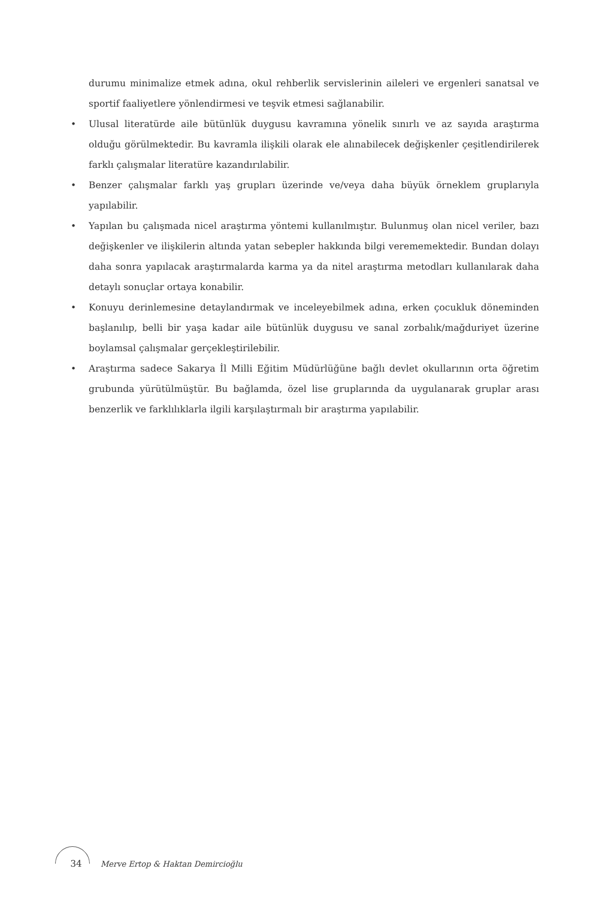durumu minimalize etmek adına, okul rehberlik servislerinin aileleri ve ergenleri sanatsal ve sportif faaliyetlere yönlendirmesi ve teşvik etmesi sağlanabilir.
• Ulusal literatürde aile bütünlük duygusu kavramına yönelik sınırlı ve az sayıda araştırma olduğu görülmektedir. Bu kavramla ilişkili olarak ele alınabilecek değişkenler çeşitlendirilerek farklı çalışmalar literatüre kazandırılabilir.
• Benzer çalışmalar farklı yaş grupları üzerinde ve/veya daha büyük örneklem gruplarıyla yapılabilir.
• Yapılan bu çalışmada nicel araştırma yöntemi kullanılmıştır. Bulunmuş olan nicel veriler, bazı değişkenler ve ilişkilerin altında yatan sebepler hakkında bilgi verememektedir. Bundan dolayı daha sonra yapılacak araştırmalarda karma ya da nitel araştırma metodları kullanılarak daha detaylı sonuçlar ortaya konabilir.
• Konuyu derinlemesine detaylandırmak ve inceleyebilmek adına, erken çocukluk döneminden başlanılıp, belli bir yaşa kadar aile bütünlük duygusu ve sanal zorbalık/mağduriyet üzerine boylamsal çalışmalar gerçekleştirilebilir.
• Araştırma sadece Sakarya İl Milli Eğitim Müdürlüğüne bağlı devlet okullarının orta öğretim grubunda yürütülmüştür. Bu bağlamda, özel lise gruplarında da uygulanarak gruplar arası benzerlik ve farklılıklarla ilgili karşılaştırmalı bir araştırma yapılabilir.
34 Merve Ertop & Haktan Demircioğlu